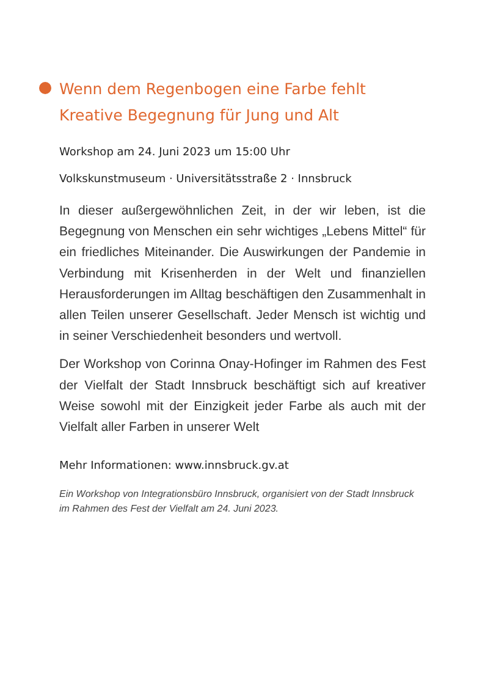Wenn dem Regenbogen eine Farbe fehlt
Kreative Begegnung für Jung und Alt
Workshop am 24. Juni 2023 um 15:00 Uhr
Volkskunstmuseum · Universitätsstraße 2 · Innsbruck
In dieser außergewöhnlichen Zeit, in der wir leben, ist die Begegnung von Menschen ein sehr wichtiges „Lebens Mittel“ für ein friedliches Miteinander. Die Auswirkungen der Pandemie in Verbindung mit Krisenherden in der Welt und finanziellen Herausforderungen im Alltag beschäftigen den Zusammenhalt in allen Teilen unserer Gesellschaft. Jeder Mensch ist wichtig und in seiner Verschiedenheit besonders und wertvoll.
Der Workshop von Corinna Onay-Hofinger im Rahmen des Fest der Vielfalt der Stadt Innsbruck beschäftigt sich auf kreativer Weise sowohl mit der Einzigkeit jeder Farbe als auch mit der Vielfalt aller Farben in unserer Welt
Mehr Informationen: www.innsbruck.gv.at
Ein Workshop von Integrationsbüro Innsbruck, organisiert von der Stadt Innsbruck im Rahmen des Fest der Vielfalt am 24. Juni 2023.